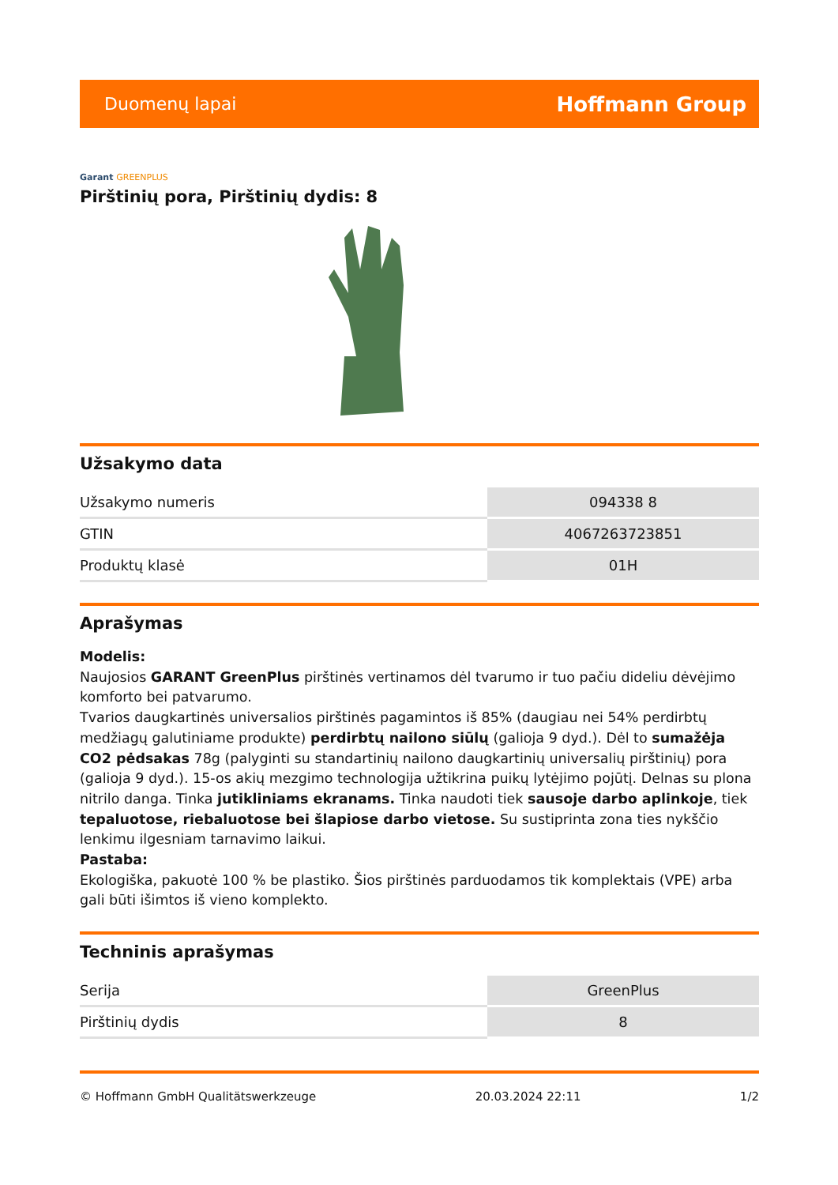Duomenų lapai
Hoffmann Group
Garant GREENPLUS
Pirštinių pora, Pirštinių dydis: 8
Užsakymo data
| Užsakymo numeris | 094338 8 |
| GTIN | 4067263723851 |
| Produktų klasė | 01H |
Aprašymas
Modelis:
Naujosios GARANT GreenPlus pirštinės vertinamos dėl tvarumo ir tuo pačiu dideliu dėvėjimo komforto bei patvarumo.
Tvarios daugkartinės universalios pirštinės pagamintos iš 85% (daugiau nei 54% perdirbtų medžiagų galutiniame produkte) perdirbtų nailono siūlų (galioja 9 dyd.). Dėl to sumažėja CO2 pėdsakas 78g (palyginti su standartinių nailono daugkartinių universalių pirštinių) pora (galioja 9 dyd.). 15-os akių mezgimo technologija užtikrina puikų lytėjimo pojūtį. Delnas su plona nitrilo danga. Tinka jutikliniams ekranams. Tinka naudoti tiek sausoje darbo aplinkoje, tiek tepaluotose, riebaluotose bei šlapiose darbo vietose. Su sustiprinta zona ties nykščio lenkimu ilgesniam tarnavimo laikui.
Pastaba:
Ekologiška, pakuotė 100 % be plastiko. Šios pirštinės parduodamos tik komplektais (VPE) arba gali būti išimtos iš vieno komplekto.
Techninis aprašymas
| Serija | GreenPlus |
| Pirštinių dydis | 8 |
© Hoffmann GmbH Qualitätswerkzeuge 20.03.2024 22:11 1/2